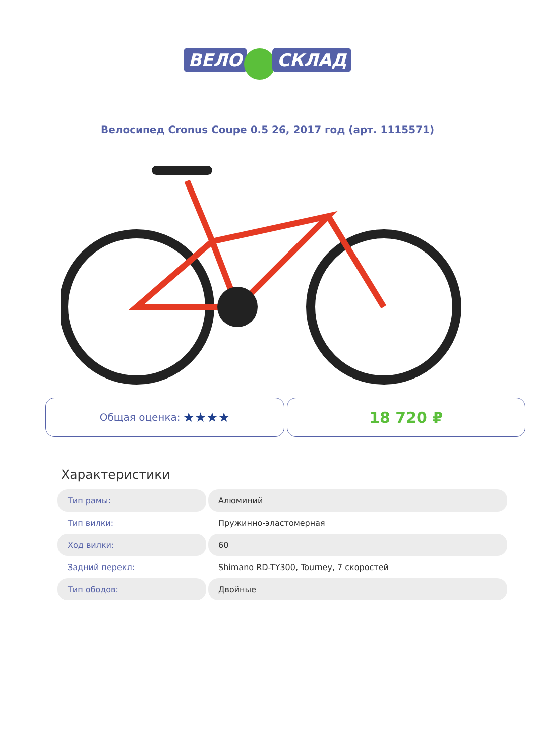ВЕЛО СКЛАД
Велосипед Cronus Coupe 0.5 26, 2017 год (арт. 1115571)
Общая оценка: ★★★★
18 720 ₽
Характеристики
| Тип рамы: | Алюминий |
| Тип вилки: | Пружинно-эластомерная |
| Ход вилки: | 60 |
| Задний перекл: | Shimano RD-TY300, Tourney, 7 скоростей |
| Тип ободов: | Двойные |